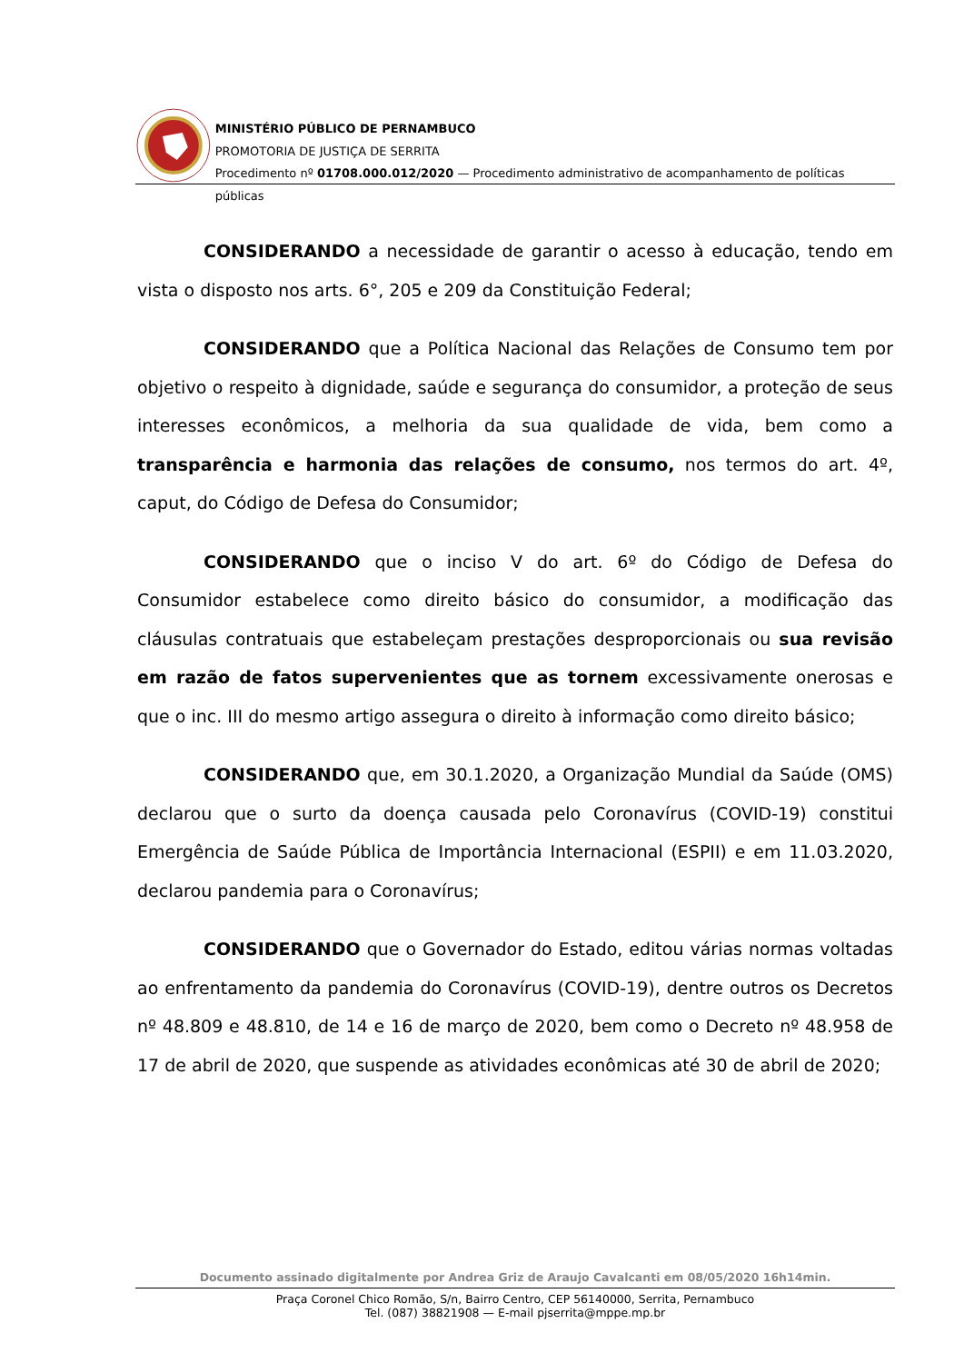MINISTÉRIO PÚBLICO DE PERNAMBUCO
PROMOTORIA DE JUSTIÇA DE SERRITA
Procedimento nº 01708.000.012/2020 — Procedimento administrativo de acompanhamento de políticas públicas
CONSIDERANDO a necessidade de garantir o acesso à educação, tendo em vista o disposto nos arts. 6°, 205 e 209 da Constituição Federal;
CONSIDERANDO que a Política Nacional das Relações de Consumo tem por objetivo o respeito à dignidade, saúde e segurança do consumidor, a proteção de seus interesses econômicos, a melhoria da sua qualidade de vida, bem como a transparência e harmonia das relações de consumo, nos termos do art. 4º, caput, do Código de Defesa do Consumidor;
CONSIDERANDO que o inciso V do art. 6º do Código de Defesa do Consumidor estabelece como direito básico do consumidor, a modificação das cláusulas contratuais que estabeleçam prestações desproporcionais ou sua revisão em razão de fatos supervenientes que as tornem excessivamente onerosas e que o inc. III do mesmo artigo assegura o direito à informação como direito básico;
CONSIDERANDO que, em 30.1.2020, a Organização Mundial da Saúde (OMS) declarou que o surto da doença causada pelo Coronavírus (COVID-19) constitui Emergência de Saúde Pública de Importância Internacional (ESPII) e em 11.03.2020, declarou pandemia para o Coronavírus;
CONSIDERANDO que o Governador do Estado, editou várias normas voltadas ao enfrentamento da pandemia do Coronavírus (COVID-19), dentre outros os Decretos nº 48.809 e 48.810, de 14 e 16 de março de 2020, bem como o Decreto nº 48.958 de 17 de abril de 2020, que suspende as atividades econômicas até 30 de abril de 2020;
Documento assinado digitalmente por Andrea Griz de Araujo Cavalcanti em 08/05/2020 16h14min.
Praça Coronel Chico Romão, S/n, Bairro Centro, CEP 56140000, Serrita, Pernambuco
Tel. (087) 38821908 — E-mail pjserrita@mppe.mp.br